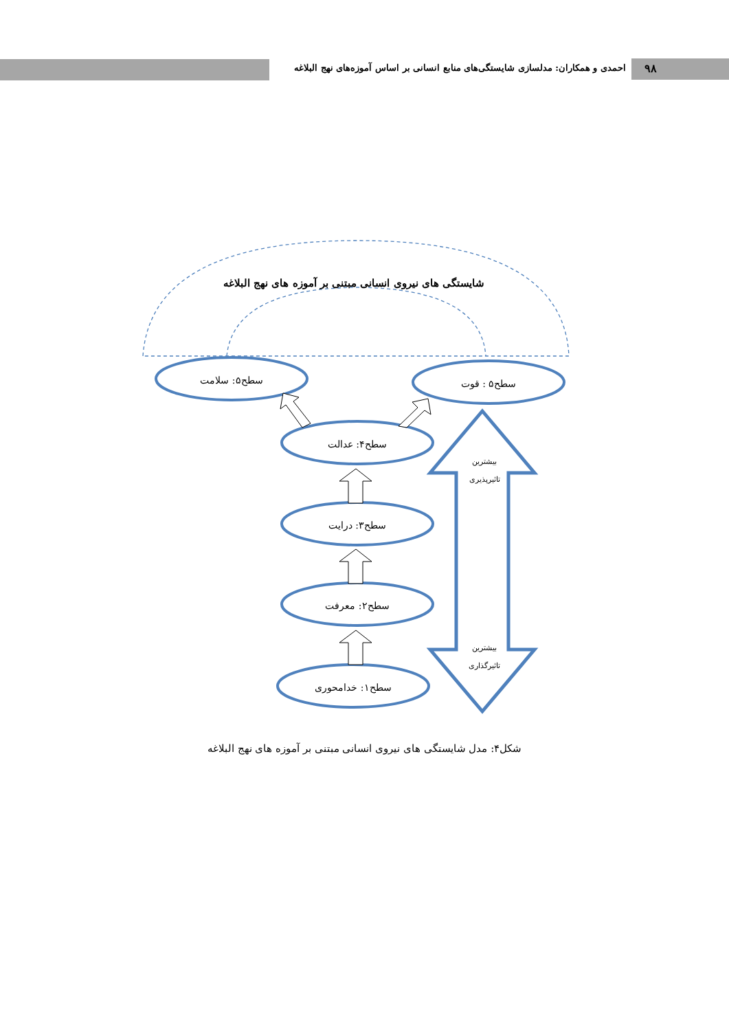احمدی و همکاران: مدلسازی شایستگی‌های منابع انسانی بر اساس آموزه‌های نهج البلاغه
۹۸
سطح۵: سلامت
سطح۵ : قوت
سطح۴: عدالت
سطح۳: درایت
سطح۲: معرفت
سطح۱: خدامحوری
بیشترین
تاثیرپذیری
بیشترین
تاثیرگذاری
شایستگی های نیروی انسانی مبتنی بر آموزه های نهج البلاغه
شکل۴: مدل شایستگی های نیروی انسانی مبتنی بر آموزه های نهج البلاغه